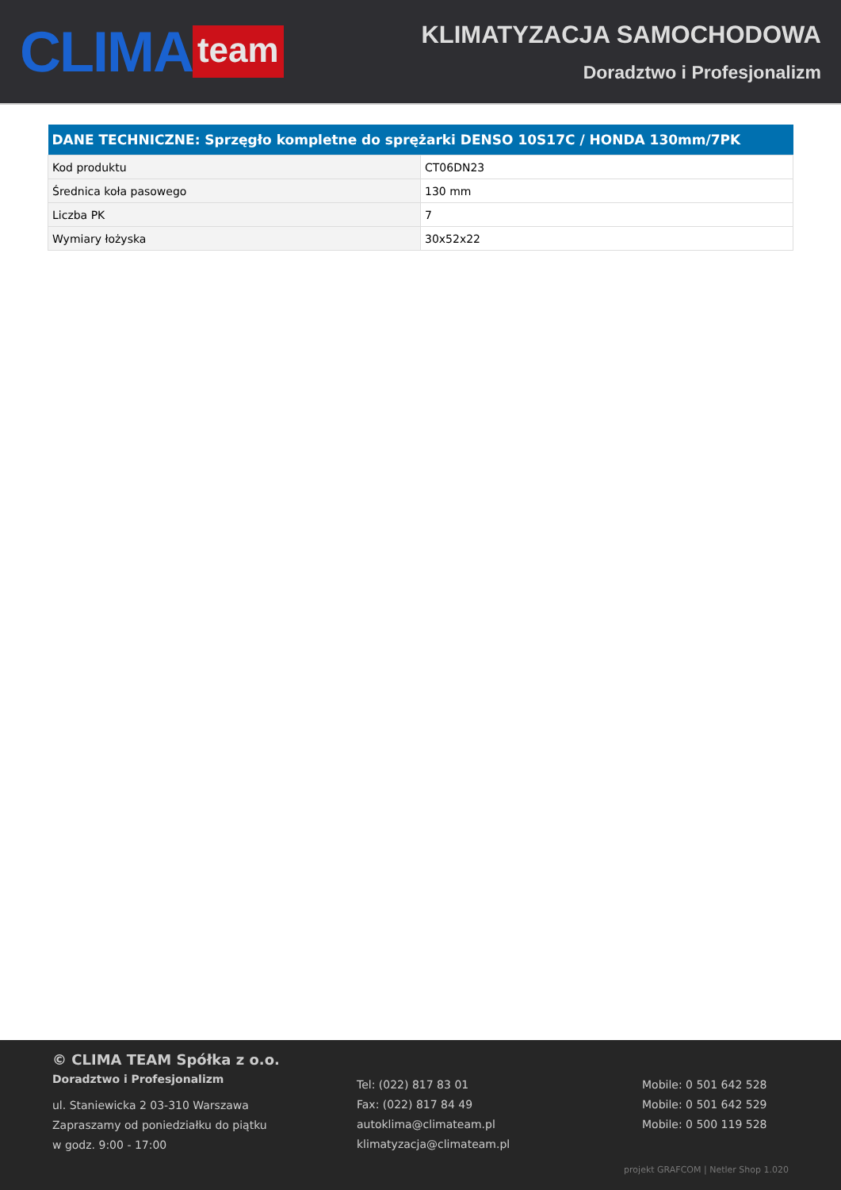CLIMA team
KLIMATYZACJA SAMOCHODOWA
Doradztwo i Profesjonalizm
| DANE TECHNICZNE: Sprzęgło kompletne do sprężarki DENSO 10S17C / HONDA 130mm/7PK | |
| --- | --- |
| Kod produktu | CT06DN23 |
| Średnica koła pasowego | 130 mm |
| Liczba PK | 7 |
| Wymiary łożyska | 30x52x22 |
© CLIMA TEAM Spółka z o.o.
Doradztwo i Profesjonalizm
ul. Staniewicka 2 03-310 Warszawa
Zapraszamy od poniedziałku do piątku
w godz. 9:00 - 17:00
Tel: (022) 817 83 01
Fax: (022) 817 84 49
autoklima@climateam.pl
klimatyzacja@climateam.pl
Mobile: 0 501 642 528
Mobile: 0 501 642 529
Mobile: 0 500 119 528
projekt GRAFCOM | Netler Shop 1.020